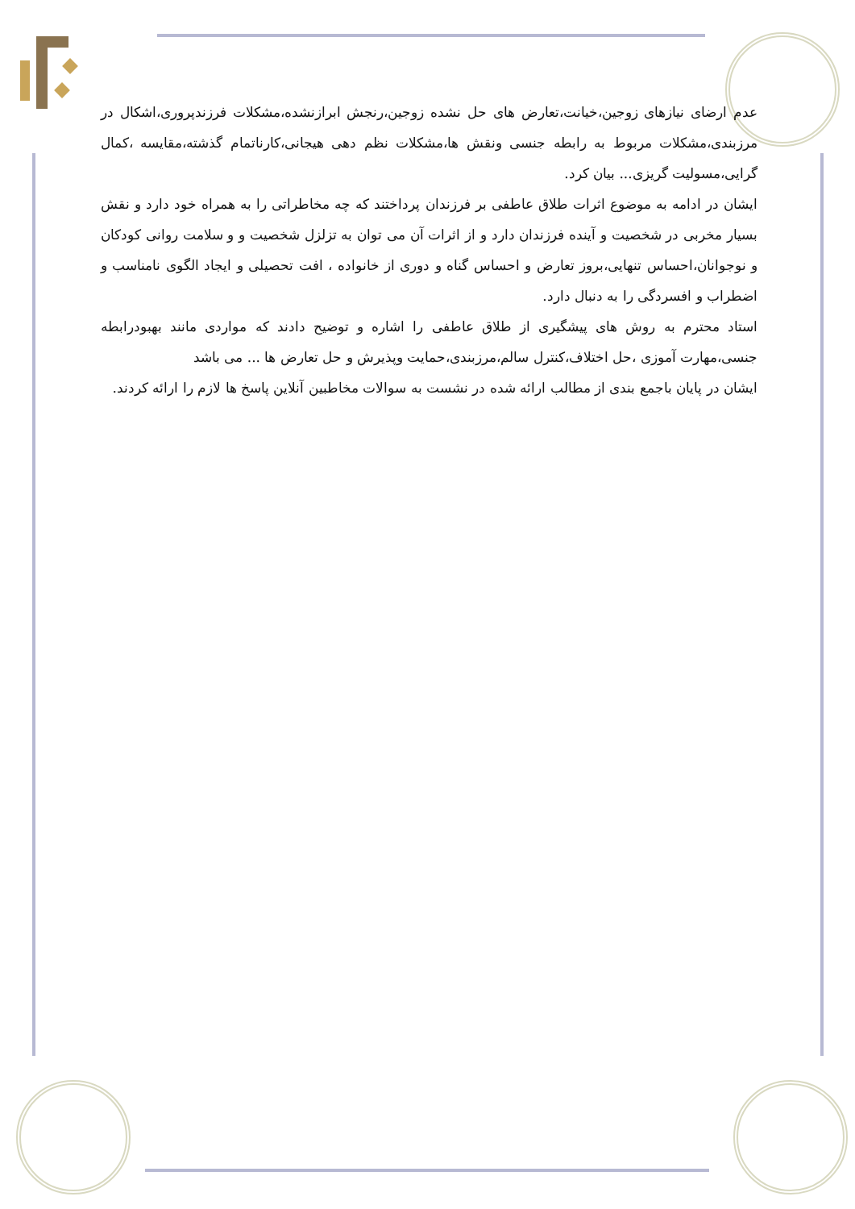عدم ارضای نیازهای زوجین،خیانت،تعارض های حل نشده زوجین،رنجش ابرازنشده،مشکلات فرزندپروری،اشکال در مرزبندی،مشکلات مربوط به رابطه جنسی ونقش ها،مشکلات نظم دهی هیجانی،کارناتمام گذشته،مقایسه ،کمال گرایی،مسولیت گریزی... بیان کرد.
ایشان در ادامه به موضوع اثرات طلاق عاطفی بر فرزندان پرداختند که چه مخاطراتی را به همراه خود دارد و نقش بسیار مخربی در شخصیت و آینده فرزندان دارد و از اثرات آن می توان به تزلزل شخصیت و و سلامت روانی کودکان و نوجوانان،احساس تنهایی،بروز تعارض و احساس گناه و دوری از خانواده ، افت تحصیلی و ایجاد الگوی نامناسب و اضطراب و افسردگی را به دنبال دارد.
استاد محترم به روش های پیشگیری از طلاق عاطفی را اشاره و توضیح دادند که مواردی مانند بهبودرابطه جنسی،مهارت آموزی ،حل اختلاف،کنترل سالم،مرزبندی،حمایت وپذیرش و حل تعارض ها ... می باشد
ایشان در پایان باجمع بندی از مطالب ارائه شده در نشست به سوالات مخاطبین آنلاین پاسخ ها لازم را ارائه کردند.